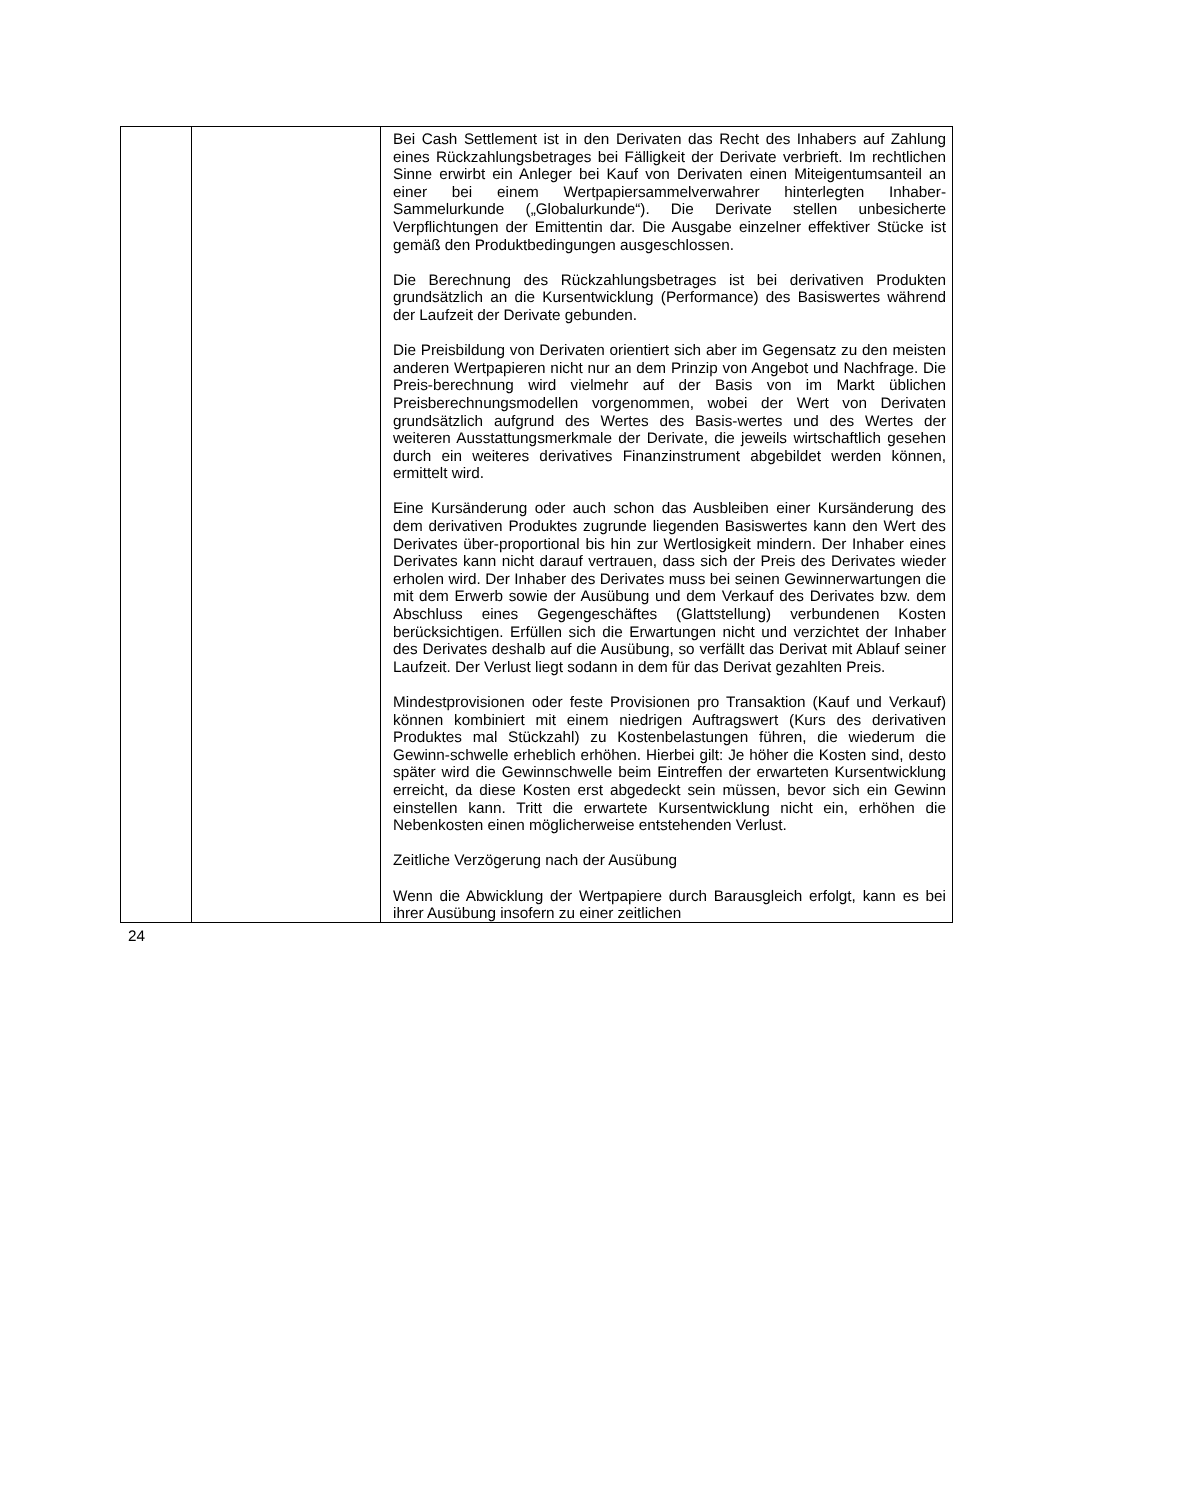| | | Bei Cash Settlement ist in den Derivaten das Recht des Inhabers auf Zahlung eines Rückzahlungsbetrages bei Fälligkeit der Derivate verbrieft. Im rechtlichen Sinne erwirbt ein Anleger bei Kauf von Derivaten einen Miteigentumsanteil an einer bei einem Wertpapiersammelverwahrer hinterlegten Inhaber-Sammelurkunde („Globalurkunde“). Die Derivate stellen unbesicherte Verpflichtungen der Emittentin dar. Die Ausgabe einzelner effektiver Stücke ist gemäß den Produktbedingungen ausgeschlossen. Die Berechnung des Rückzahlungsbetrages ist bei derivativen Produkten grundsätzlich an die Kursentwicklung (Performance) des Basiswertes während der Laufzeit der Derivate gebunden. Die Preisbildung von Derivaten orientiert sich aber im Gegensatz zu den meisten anderen Wertpapieren nicht nur an dem Prinzip von Angebot und Nachfrage. Die Preis-berechnung wird vielmehr auf der Basis von im Markt üblichen Preisberechnungsmodellen vorgenommen, wobei der Wert von Derivaten grundsätzlich aufgrund des Wertes des Basis-wertes und des Wertes der weiteren Ausstattungsmerkmale der Derivate, die jeweils wirtschaftlich gesehen durch ein weiteres derivatives Finanzinstrument abgebildet werden können, ermittelt wird. Eine Kursänderung oder auch schon das Ausbleiben einer Kursänderung des dem derivativen Produktes zugrunde liegenden Basiswertes kann den Wert des Derivates über-proportional bis hin zur Wertlosigkeit mindern. Der Inhaber eines Derivates kann nicht darauf vertrauen, dass sich der Preis des Derivates wieder erholen wird. Der Inhaber des Derivates muss bei seinen Gewinnerwartungen die mit dem Erwerb sowie der Ausübung und dem Verkauf des Derivates bzw. dem Abschluss eines Gegengeschäftes (Glattstellung) verbundenen Kosten berücksichtigen. Erfüllen sich die Erwartungen nicht und verzichtet der Inhaber des Derivates deshalb auf die Ausübung, so verfällt das Derivat mit Ablauf seiner Laufzeit. Der Verlust liegt sodann in dem für das Derivat gezahlten Preis. Mindestprovisionen oder feste Provisionen pro Transaktion (Kauf und Verkauf) können kombiniert mit einem niedrigen Auftragswert (Kurs des derivativen Produktes mal Stückzahl) zu Kostenbelastungen führen, die wiederum die Gewinn-schwelle erheblich erhöhen. Hierbei gilt: Je höher die Kosten sind, desto später wird die Gewinnschwelle beim Eintreffen der erwarteten Kursentwicklung erreicht, da diese Kosten erst abgedeckt sein müssen, bevor sich ein Gewinn einstellen kann. Tritt die erwartete Kursentwicklung nicht ein, erhöhen die Nebenkosten einen möglicherweise entstehenden Verlust. Zeitliche Verzögerung nach der Ausübung Wenn die Abwicklung der Wertpapiere durch Barausgleich erfolgt, kann es bei ihrer Ausübung insofern zu einer zeitlichen |
24